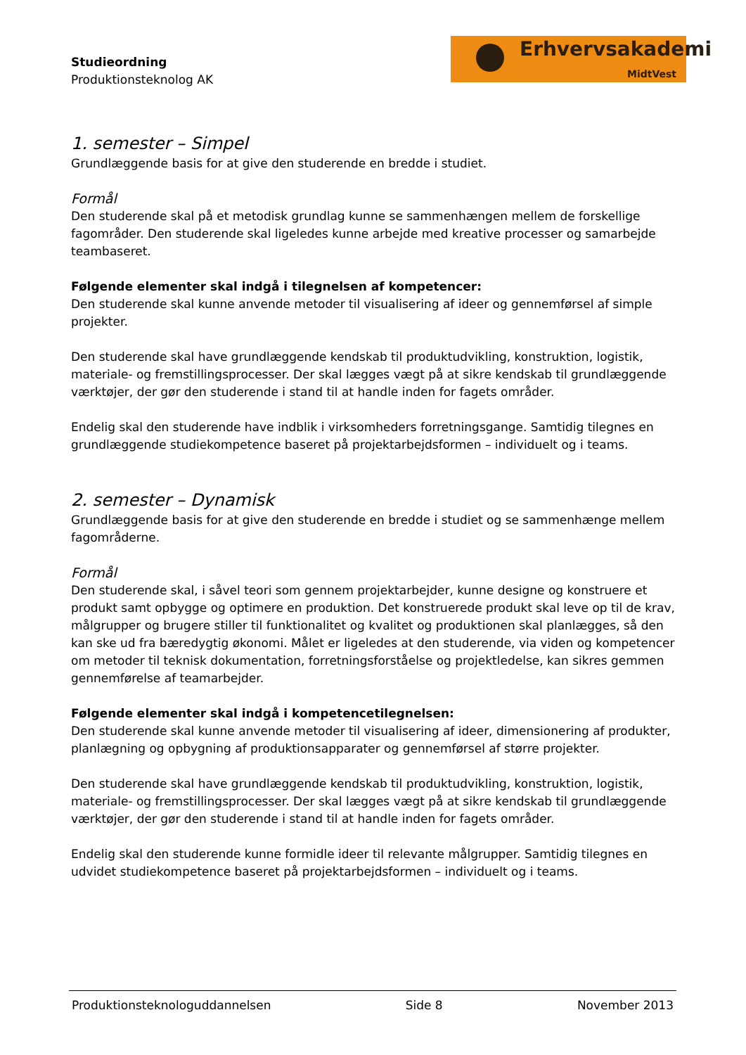Studieordning
Produktionsteknolog AK
Erhvervsakademi
MidtVest
1. semester – Simpel
Grundlæggende basis for at give den studerende en bredde i studiet.
Formål
Den studerende skal på et metodisk grundlag kunne se sammenhængen mellem de forskellige fagområder. Den studerende skal ligeledes kunne arbejde med kreative processer og samarbejde teambaseret.
Følgende elementer skal indgå i tilegnelsen af kompetencer:
Den studerende skal kunne anvende metoder til visualisering af ideer og gennemførsel af simple projekter.
Den studerende skal have grundlæggende kendskab til produktudvikling, konstruktion, logistik, materiale- og fremstillingsprocesser. Der skal lægges vægt på at sikre kendskab til grundlæggende værktøjer, der gør den studerende i stand til at handle inden for fagets områder.
Endelig skal den studerende have indblik i virksomheders forretningsgange. Samtidig tilegnes en grundlæggende studiekompetence baseret på projektarbejdsformen – individuelt og i teams.
2. semester – Dynamisk
Grundlæggende basis for at give den studerende en bredde i studiet og se sammenhænge mellem fagområderne.
Formål
Den studerende skal, i såvel teori som gennem projektarbejder, kunne designe og konstruere et produkt samt opbygge og optimere en produktion. Det konstruerede produkt skal leve op til de krav, målgrupper og brugere stiller til funktionalitet og kvalitet og produktionen skal planlægges, så den kan ske ud fra bæredygtig økonomi. Målet er ligeledes at den studerende, via viden og kompetencer om metoder til teknisk dokumentation, forretningsforståelse og projektledelse, kan sikres gemmen gennemførelse af teamarbejder.
Følgende elementer skal indgå i kompetencetilegnelsen:
Den studerende skal kunne anvende metoder til visualisering af ideer, dimensionering af produkter, planlægning og opbygning af produktionsapparater og gennemførsel af større projekter.
Den studerende skal have grundlæggende kendskab til produktudvikling, konstruktion, logistik, materiale- og fremstillingsprocesser. Der skal lægges vægt på at sikre kendskab til grundlæggende værktøjer, der gør den studerende i stand til at handle inden for fagets områder.
Endelig skal den studerende kunne formidle ideer til relevante målgrupper. Samtidig tilegnes en udvidet studiekompetence baseret på projektarbejdsformen – individuelt og i teams.
Produktionsteknologuddannelsen Side 8 November 2013